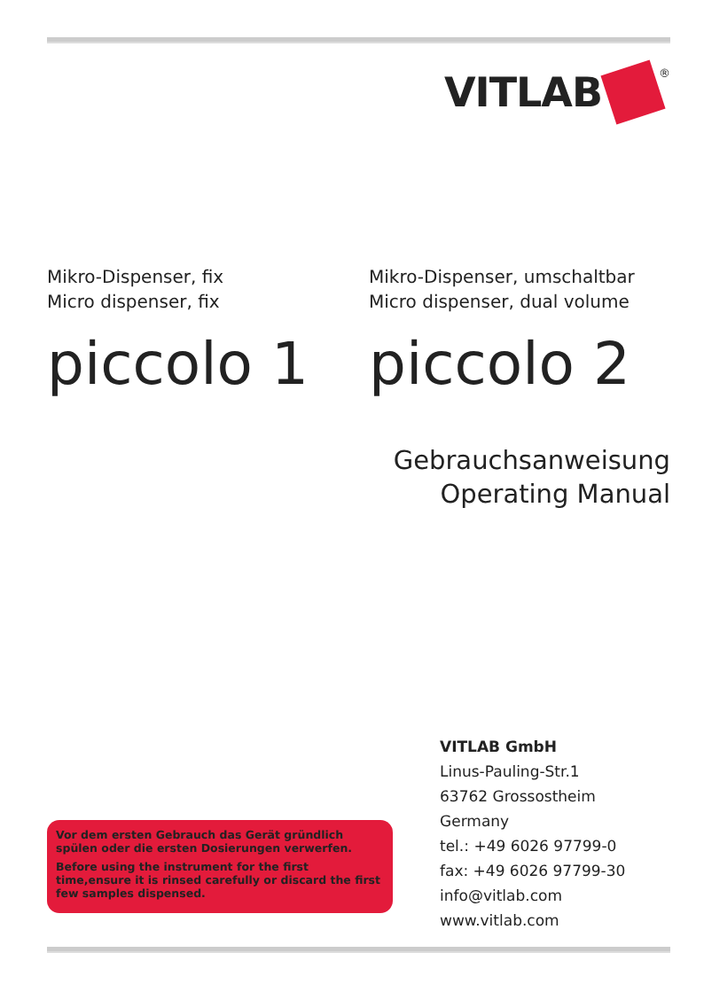VITLAB
<sup>®</sup>
Mikro-Dispenser, fix
Micro dispenser, fix
piccolo 1
Mikro-Dispenser, umschaltbar
Micro dispenser, dual volume
piccolo 2
Gebrauchsanweisung
Operating Manual
VITLAB GmbH
Linus-Pauling-Str.1
63762 Grossostheim
Germany
tel.: +49 6026 97799-0
fax: +49 6026 97799-30
info@vitlab.com
www.vitlab.com
Vor dem ersten Gebrauch das Gerät gründlich spülen oder die ersten Dosierungen verwerfen.
Before using the instrument for the first time,ensure it is rinsed carefully or discard the first few samples dispensed.